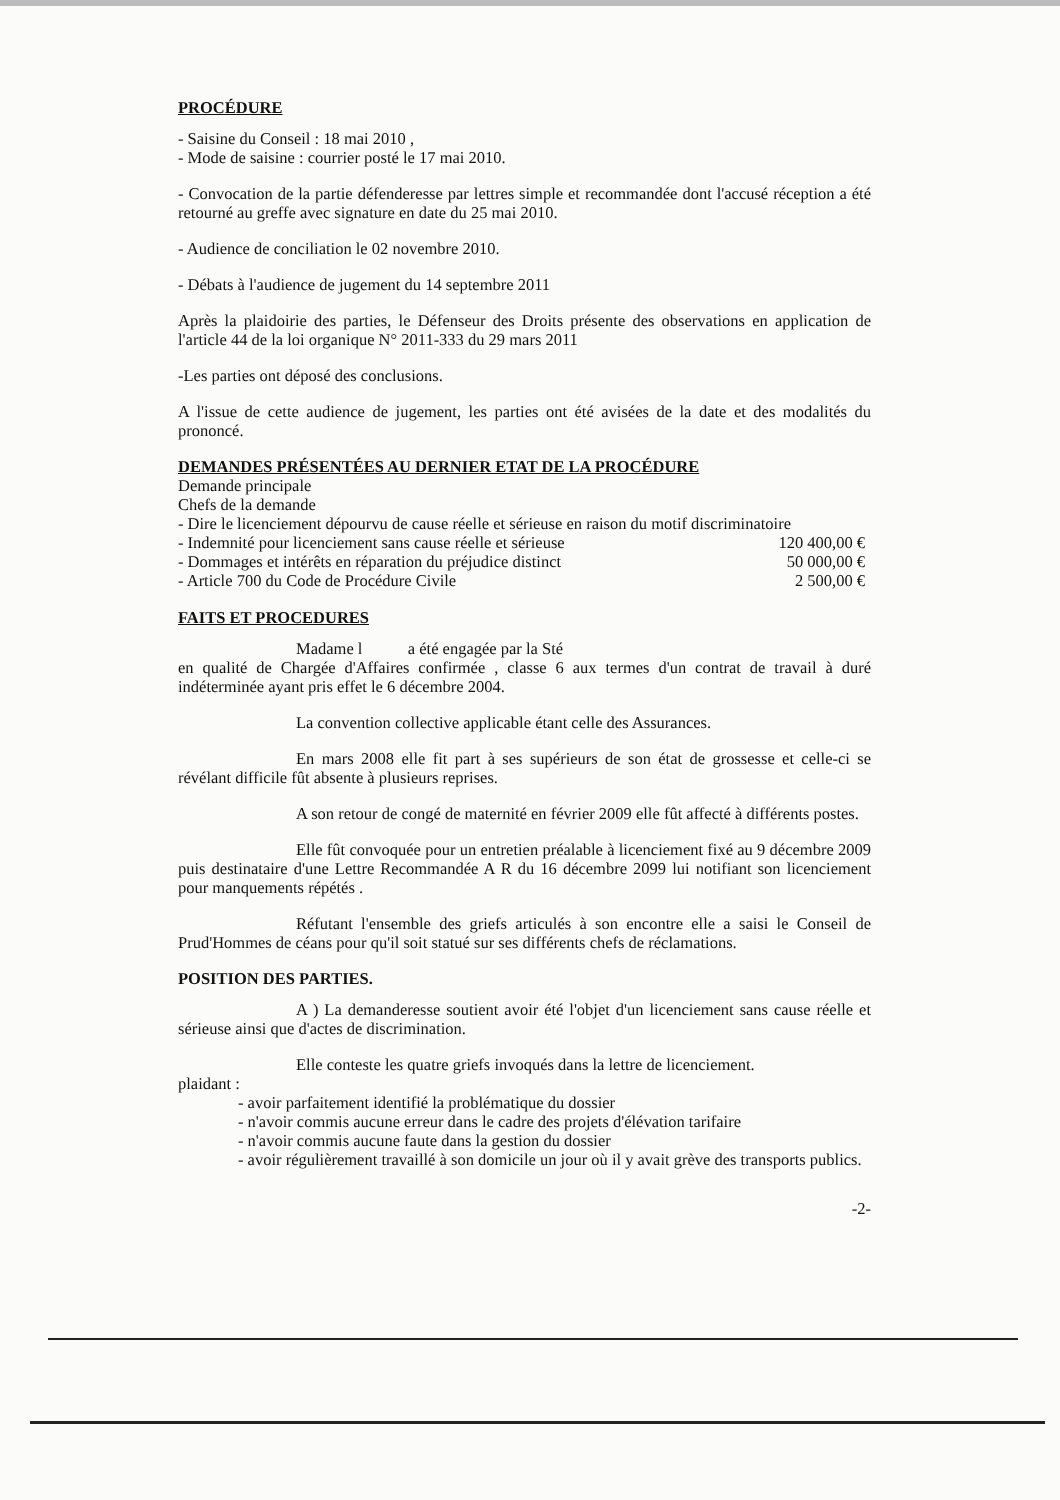PROCÉDURE
- Saisine du Conseil : 18 mai 2010 ,
- Mode de saisine : courrier posté le 17 mai 2010.
- Convocation de la partie défenderesse par lettres simple et recommandée dont l'accusé réception a été retourné au greffe avec signature en date du 25 mai 2010.
- Audience de conciliation le 02 novembre 2010.
- Débats à l'audience de jugement du 14 septembre 2011
Après la plaidoirie des parties, le Défenseur des Droits présente des observations en application de l'article 44 de la loi organique N° 2011-333 du 29 mars 2011
-Les parties ont déposé des conclusions.
A l'issue de cette audience de jugement, les parties ont été avisées de la date et des modalités du prononcé.
DEMANDES PRÉSENTÉES AU DERNIER ETAT DE LA PROCÉDURE
Demande principale
Chefs de la demande
- Dire le licenciement dépourvu de cause réelle et sérieuse en raison du motif discriminatoire
| - Indemnité pour licenciement sans cause réelle et sérieuse | 120 400,00 € |
| - Dommages et intérêts en réparation du préjudice distinct | 50 000,00 € |
| - Article 700 du Code de Procédure Civile | 2 500,00 € |
FAITS ET PROCEDURES
Madame l a été engagée par la Sté
en qualité de Chargée d'Affaires confirmée , classe 6 aux termes d'un contrat de travail à duré indéterminée ayant pris effet le 6 décembre 2004.
La convention collective applicable étant celle des Assurances.
En mars 2008 elle fit part à ses supérieurs de son état de grossesse et celle-ci se révélant difficile fût absente à plusieurs reprises.
A son retour de congé de maternité en février 2009 elle fût affecté à différents postes.
Elle fût convoquée pour un entretien préalable à licenciement fixé au 9 décembre 2009 puis destinataire d'une Lettre Recommandée A R du 16 décembre 2099 lui notifiant son licenciement pour manquements répétés .
Réfutant l'ensemble des griefs articulés à son encontre elle a saisi le Conseil de Prud'Hommes de céans pour qu'il soit statué sur ses différents chefs de réclamations.
POSITION DES PARTIES.
A ) La demanderesse soutient avoir été l'objet d'un licenciement sans cause réelle et sérieuse ainsi que d'actes de discrimination.
Elle conteste les quatre griefs invoqués dans la lettre de licenciement.
plaidant :
- avoir parfaitement identifié la problématique du dossier
- n'avoir commis aucune erreur dans le cadre des projets d'élévation tarifaire
- n'avoir commis aucune faute dans la gestion du dossier
- avoir régulièrement travaillé à son domicile un jour où il y avait grève des transports publics.
-2-